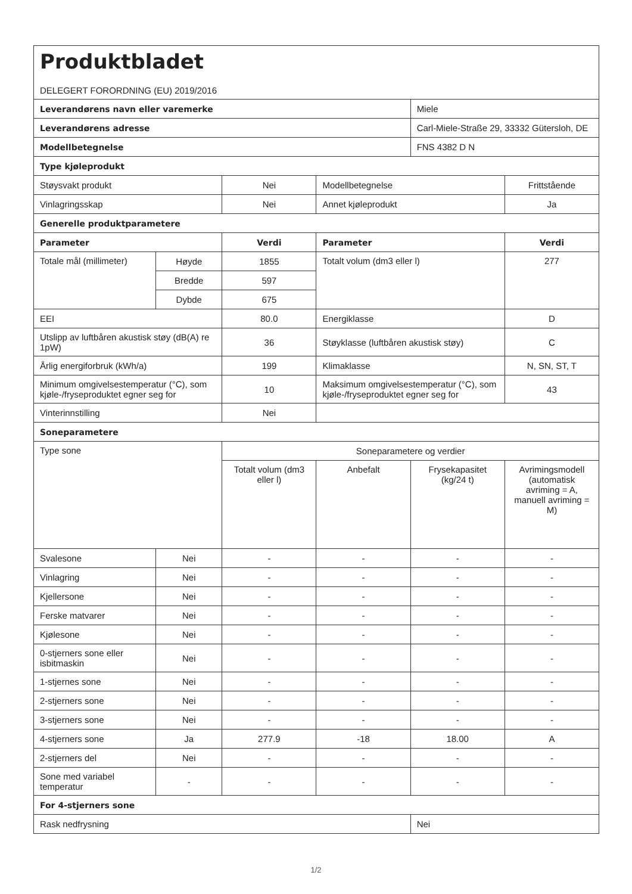| Produktbladet DELEGERT FORORDNING (EU) 2019/2016 | | | | | |
| Leverandørens navn eller varemerke | | | | Miele | |
| Leverandørens adresse | | | | Carl-Miele-Straße 29, 33332 Gütersloh, DE | |
| Modellbetegnelse | | | | FNS 4382 D N | |
| Type kjøleprodukt | | | | | |
| Støysvakt produkt | | Nei | Modellbetegnelse | | Frittstående |
| Vinlagringsskap | | Nei | Annet kjøleprodukt | | Ja |
| Generelle produktparametere | | | | | |
| Parameter | | Verdi | Parameter | | Verdi |
| Totale mål (millimeter) | Høyde | 1855 | Totalt volum (dm3 eller l) | | 277 |
| | Bredde | 597 | | | |
| | Dybde | 675 | | | |
| EEI | | 80.0 | Energiklasse | | D |
| Utslipp av luftbåren akustisk støy (dB(A) re 1pW) | | 36 | Støyklasse (luftbåren akustisk støy) | | C |
| Årlig energiforbruk (kWh/a) | | 199 | Klimaklasse | | N, SN, ST, T |
| Minimum omgivelsestemperatur (°C), som kjøle-/fryseproduktet egner seg for | | 10 | Maksimum omgivelsestemperatur (°C), som kjøle-/fryseproduktet egner seg for | | 43 |
| Vinterinnstilling | | Nei | | | |
| Soneparametere | | | | | |
| Type sone | | Soneparametere og verdier | | | |
| | | Totalt volum (dm3 eller l) | Anbefalt | Frysekapasitet (kg/24 t) | Avrimingsmodell (automatisk avriming = A, manuell avriming = M) |
| Svalesone | Nei | - | - | - | - |
| Vinlagring | Nei | - | - | - | - |
| Kjellersone | Nei | - | - | - | - |
| Ferske matvarer | Nei | - | - | - | - |
| Kjølesone | Nei | - | - | - | - |
| 0-stjerners sone eller isbitmaskin | Nei | - | - | - | - |
| 1-stjernes sone | Nei | - | - | - | - |
| 2-stjerners sone | Nei | - | - | - | - |
| 3-stjerners sone | Nei | - | - | - | - |
| 4-stjerners sone | Ja | 277.9 | -18 | 18.00 | A |
| 2-stjerners del | Nei | - | - | - | - |
| Sone med variabel temperatur | - | - | - | - | - |
| For 4-stjerners sone | | | | | |
| Rask nedfrysning | | | | Nei | |
1/2